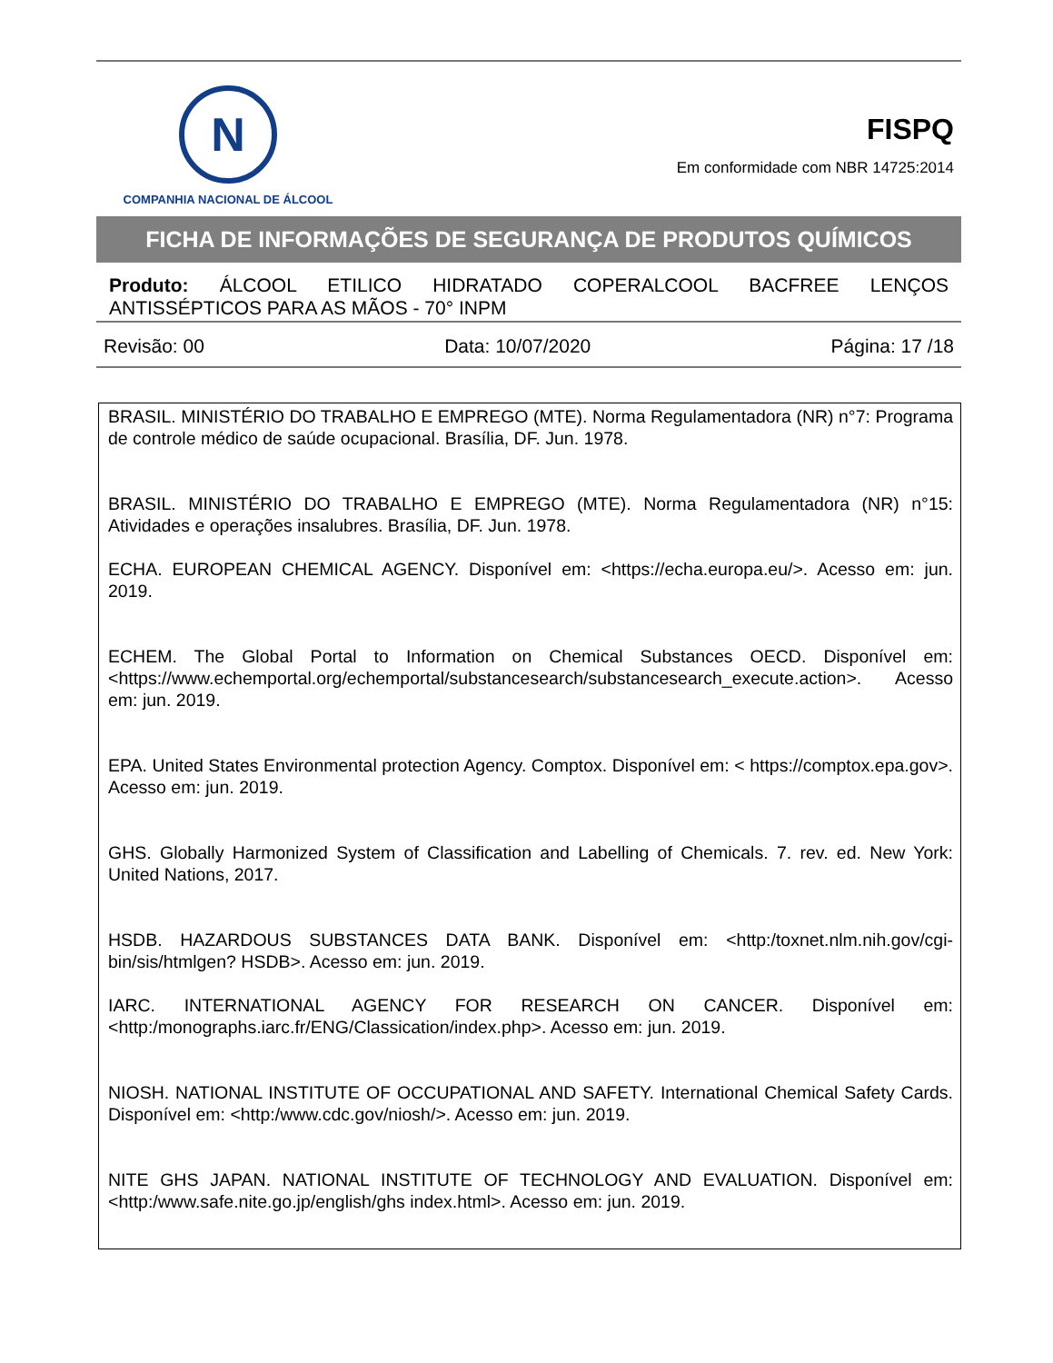N
COMPANHIA NACIONAL DE ÁLCOOL
FISPQ
Em conformidade com NBR 14725:2014
FICHA DE INFORMAÇÕES DE SEGURANÇA DE PRODUTOS QUÍMICOS
Produto: ÁLCOOL ETILICO HIDRATADO COPERALCOOL BACFREE LENÇOS ANTISSÉPTICOS PARA AS MÃOS - 70° INPM
Revisão: 00 Data: 10/07/2020 Página: 17 /18
BRASIL. MINISTÉRIO DO TRABALHO E EMPREGO (MTE). Norma Regulamentadora (NR) n°7: Programa de controle médico de saúde ocupacional. Brasília, DF. Jun. 1978.
BRASIL. MINISTÉRIO DO TRABALHO E EMPREGO (MTE). Norma Regulamentadora (NR) n°15: Atividades e operações insalubres. Brasília, DF. Jun. 1978.
ECHA. EUROPEAN CHEMICAL AGENCY. Disponível em: <https://echa.europa.eu/>. Acesso em: jun. 2019.
ECHEM. The Global Portal to Information on Chemical Substances OECD. Disponível em: <https://www.echemportal.org/echemportal/substancesearch/substancesearch_execute.action>. Acesso em: jun. 2019.
EPA. United States Environmental protection Agency. Comptox. Disponível em: < https://comptox.epa.gov>. Acesso em: jun. 2019.
GHS. Globally Harmonized System of Classification and Labelling of Chemicals. 7. rev. ed. New York: United Nations, 2017.
HSDB. HAZARDOUS SUBSTANCES DATA BANK. Disponível em: <http:/toxnet.nlm.nih.gov/cgi-bin/sis/htmlgen? HSDB>. Acesso em: jun. 2019.
IARC. INTERNATIONAL AGENCY FOR RESEARCH ON CANCER. Disponível em: <http:/monographs.iarc.fr/ENG/Classication/index.php>. Acesso em: jun. 2019.
NIOSH. NATIONAL INSTITUTE OF OCCUPATIONAL AND SAFETY. International Chemical Safety Cards. Disponível em: <http:/www.cdc.gov/niosh/>. Acesso em: jun. 2019.
NITE GHS JAPAN. NATIONAL INSTITUTE OF TECHNOLOGY AND EVALUATION. Disponível em: <http:/www.safe.nite.go.jp/english/ghs index.html>. Acesso em: jun. 2019.